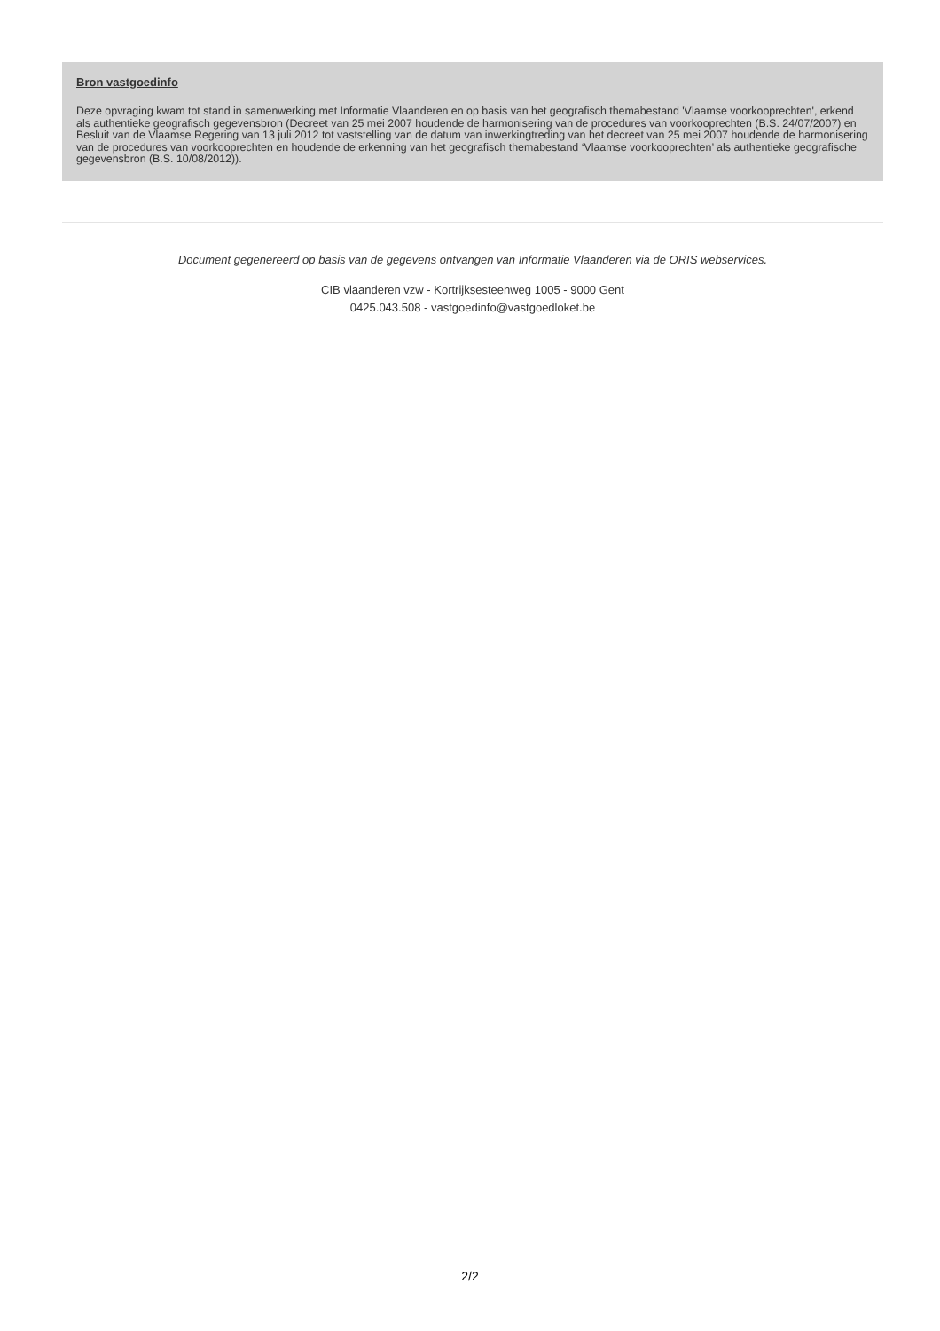Bron vastgoedinfo
Deze opvraging kwam tot stand in samenwerking met Informatie Vlaanderen en op basis van het geografisch themabestand 'Vlaamse voorkooprechten', erkend als authentieke geografisch gegevensbron (Decreet van 25 mei 2007 houdende de harmonisering van de procedures van voorkooprechten (B.S. 24/07/2007) en Besluit van de Vlaamse Regering van 13 juli 2012 tot vaststelling van de datum van inwerkingtreding van het decreet van 25 mei 2007 houdende de harmonisering van de procedures van voorkooprechten en houdende de erkenning van het geografisch themabestand ‘Vlaamse voorkooprechten’ als authentieke geografische gegevensbron (B.S. 10/08/2012)).
Document gegenereerd op basis van de gegevens ontvangen van Informatie Vlaanderen via de ORIS webservices.
CIB vlaanderen vzw - Kortrijksesteenweg 1005 - 9000 Gent
0425.043.508 - vastgoedinfo@vastgoedloket.be
2/2